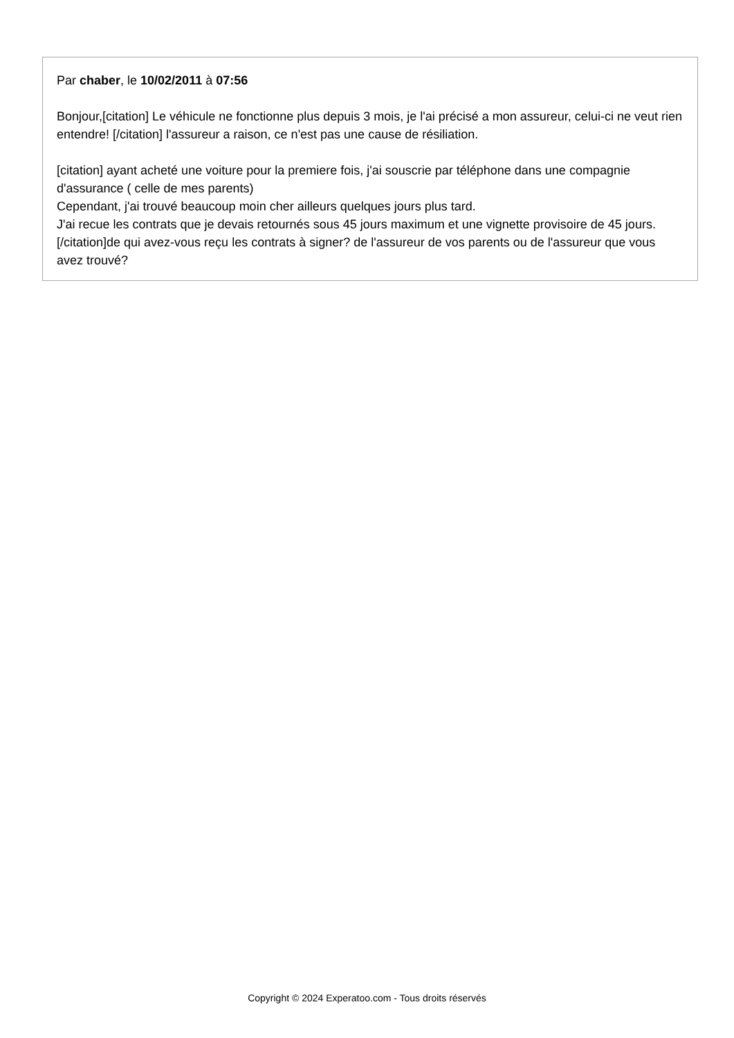Par chaber, le 10/02/2011 à 07:56
Bonjour,[citation] Le véhicule ne fonctionne plus depuis 3 mois, je l'ai précisé a mon assureur, celui-ci ne veut rien entendre! [/citation] l'assureur a raison, ce n'est pas une cause de résiliation.
[citation] ayant acheté une voiture pour la premiere fois, j'ai souscrie par téléphone dans une compagnie d'assurance ( celle de mes parents)
Cependant, j'ai trouvé beaucoup moin cher ailleurs quelques jours plus tard.
J'ai recue les contrats que je devais retournés sous 45 jours maximum et une vignette provisoire de 45 jours. [/citation]de qui avez-vous reçu les contrats à signer? de l'assureur de vos parents ou de l'assureur que vous avez trouvé?
Copyright © 2024 Experatoo.com - Tous droits réservés